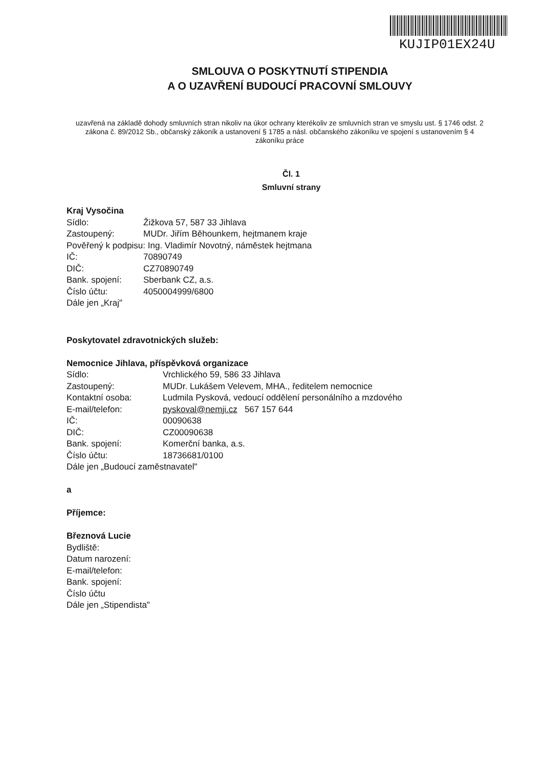KUJIP01EX24U
SMLOUVA O POSKYTNUTÍ STIPENDIA
A O UZAVŘENÍ BUDOUCÍ PRACOVNÍ SMLOUVY
uzavřená na základě dohody smluvních stran nikoliv na úkor ochrany kterékoliv ze smluvních stran ve smyslu ust. § 1746 odst. 2 zákona č. 89/2012 Sb., občanský zákoník a ustanovení § 1785 a násl. občanského zákoníku ve spojení s ustanovením § 4 zákoníku práce
Čl. 1
Smluvní strany
Kraj Vysočina
Sídlo: Žižkova 57, 587 33 Jihlava
Zastoupený: MUDr. Jiřím Běhounkem, hejtmanem kraje
Pověřený k podpisu: Ing. Vladimír Novotný, náměstek hejtmana
IČ: 70890749
DIČ: CZ70890749
Bank. spojení: Sberbank CZ, a.s.
Číslo účtu: 4050004999/6800
Dále jen „Kraj"
Poskytovatel zdravotnických služeb:
Nemocnice Jihlava, příspěvková organizace
Sídlo: Vrchlického 59, 586 33 Jihlava
Zastoupený: MUDr. Lukášem Velevem, MHA., ředitelem nemocnice
Kontaktní osoba: Ludmila Pysková, vedoucí oddělení personálního a mzdového
E-mail/telefon: pyskoval@nemji.cz 567 157 644
IČ: 00090638
DIČ: CZ00090638
Bank. spojení: Komerční banka, a.s.
Číslo účtu: 18736681/0100
Dále jen „Budoucí zaměstnavatel"
a
Příjemce:
Březnová Lucie
Bydliště:
Datum narození:
E-mail/telefon:
Bank. spojení:
Číslo účtu
Dále jen „Stipendista"